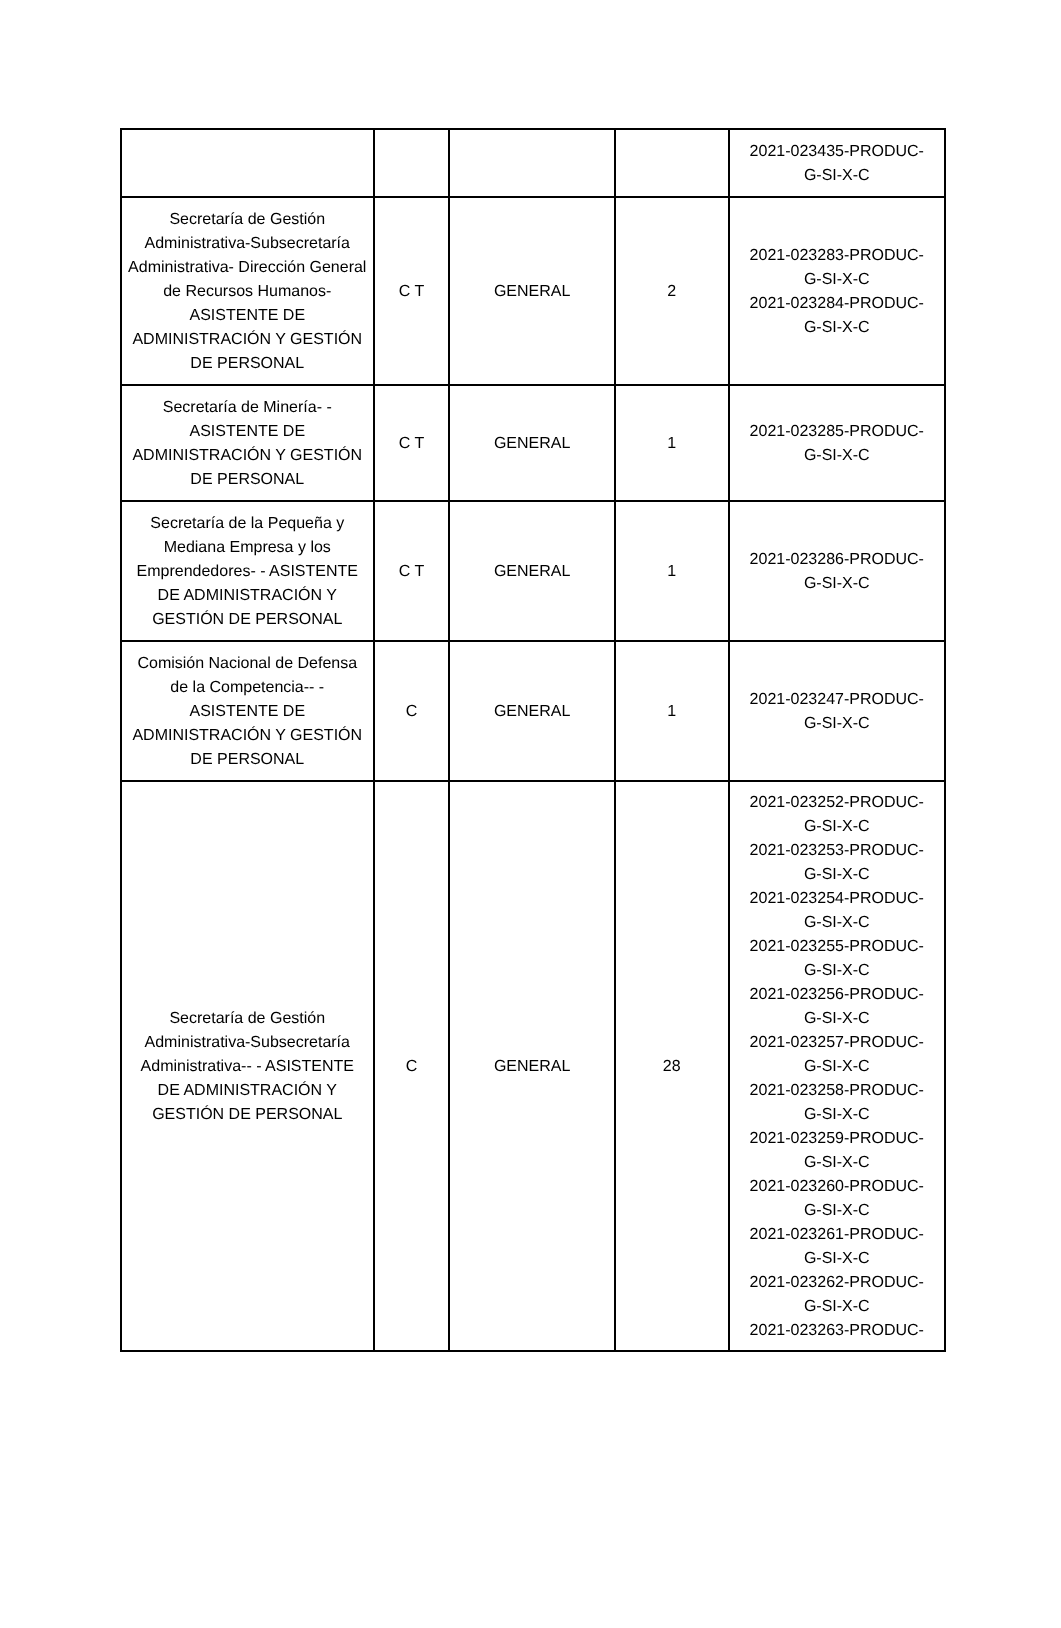| | | | | 2021-023435-PRODUC- G-SI-X-C |
| Secretaría de Gestión Administrativa-Subsecretaría Administrativa- Dirección General de Recursos Humanos- ASISTENTE DE ADMINISTRACIÓN Y GESTIÓN DE PERSONAL | C T | GENERAL | 2 | 2021-023283-PRODUC- G-SI-X-C 2021-023284-PRODUC- G-SI-X-C |
| Secretaría de Minería- - ASISTENTE DE ADMINISTRACIÓN Y GESTIÓN DE PERSONAL | C T | GENERAL | 1 | 2021-023285-PRODUC- G-SI-X-C |
| Secretaría de la Pequeña y Mediana Empresa y los Emprendedores- - ASISTENTE DE ADMINISTRACIÓN Y GESTIÓN DE PERSONAL | C T | GENERAL | 1 | 2021-023286-PRODUC- G-SI-X-C |
| Comisión Nacional de Defensa de la Competencia-- - ASISTENTE DE ADMINISTRACIÓN Y GESTIÓN DE PERSONAL | C | GENERAL | 1 | 2021-023247-PRODUC- G-SI-X-C |
| Secretaría de Gestión Administrativa-Subsecretaría Administrativa-- - ASISTENTE DE ADMINISTRACIÓN Y GESTIÓN DE PERSONAL | C | GENERAL | 28 | 2021-023252-PRODUC- G-SI-X-C 2021-023253-PRODUC- G-SI-X-C 2021-023254-PRODUC- G-SI-X-C 2021-023255-PRODUC- G-SI-X-C 2021-023256-PRODUC- G-SI-X-C 2021-023257-PRODUC- G-SI-X-C 2021-023258-PRODUC- G-SI-X-C 2021-023259-PRODUC- G-SI-X-C 2021-023260-PRODUC- G-SI-X-C 2021-023261-PRODUC- G-SI-X-C 2021-023262-PRODUC- G-SI-X-C 2021-023263-PRODUC- |